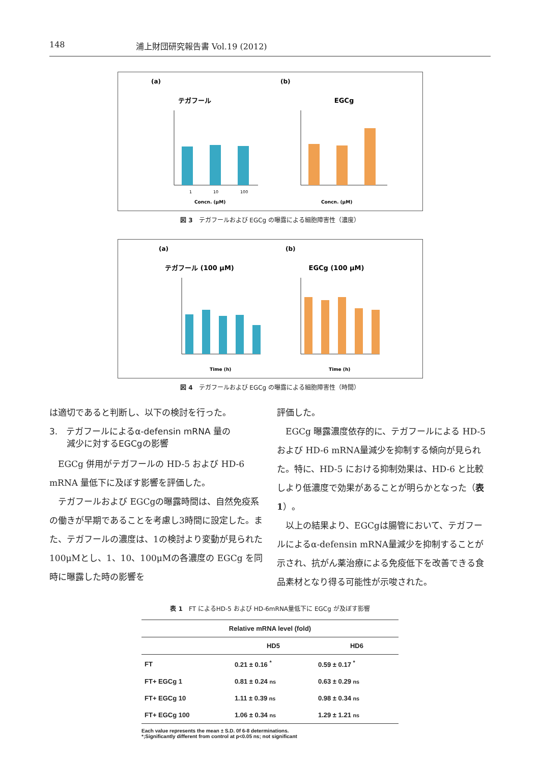148 浦上財団研究報告書 Vol.19 (2012)
(a)
テガフール
Concn. (μM)
1
10
100
(b)
EGCg
Concn. (μM)
図 3　テガフールおよび EGCg の曝露による細胞障害性（濃度）
(a)
テガフール (100 μM)
Time (h)
(b)
EGCg (100 μM)
Time (h)
図 4　テガフールおよび EGCg の曝露による細胞障害性（時間）
は適切であると判断し、以下の検討を行った。
3.　テガフールによるα-defensin mRNA 量の
　　減少に対するEGCgの影響
EGCg 併用がテガフールの HD-5 および HD-6 mRNA 量低下に及ぼす影響を評価した。
テガフールおよび EGCgの曝露時間は、自然免疫系の働きが早期であることを考慮し3時間に設定した。また、テガフールの濃度は、1の検討より変動が見られた100μMとし、1、10、100μMの各濃度の EGCg を同時に曝露した時の影響を
評価した。
EGCg 曝露濃度依存的に、テガフールによる HD-5 および HD-6 mRNA量減少を抑制する傾向が見られた。特に、HD-5 における抑制効果は、HD-6 と比較しより低濃度で効果があることが明らかとなった（表 1）。
以上の結果より、EGCgは腸管において、テガフールによるα-defensin mRNA量減少を抑制することが示され、抗がん薬治療による免疫低下を改善できる食品素材となり得る可能性が示唆された。
表 1　FT によるHD-5 および HD-6mRNA量低下に EGCg が及ぼす影響
| Relative mRNA level (fold) | | |
| --- | --- | --- |
| | HD5 | HD6 |
| FT | 0.21 ± 0.16 <sup>*</sup> | 0.59 ± 0.17 <sup>*</sup> |
| FT+ EGCg 1 | 0.81 ± 0.24 ns | 0.63 ± 0.29 ns |
| FT+ EGCg 10 | 1.11 ± 0.39 ns | 0.98 ± 0.34 ns |
| FT+ EGCg 100 | 1.06 ± 0.34 ns | 1.29 ± 1.21 ns |
Each value represents the mean ± S.D. 0f 6-8 determinations.
*;Significantly different from control at p<0.05 ns; not significant